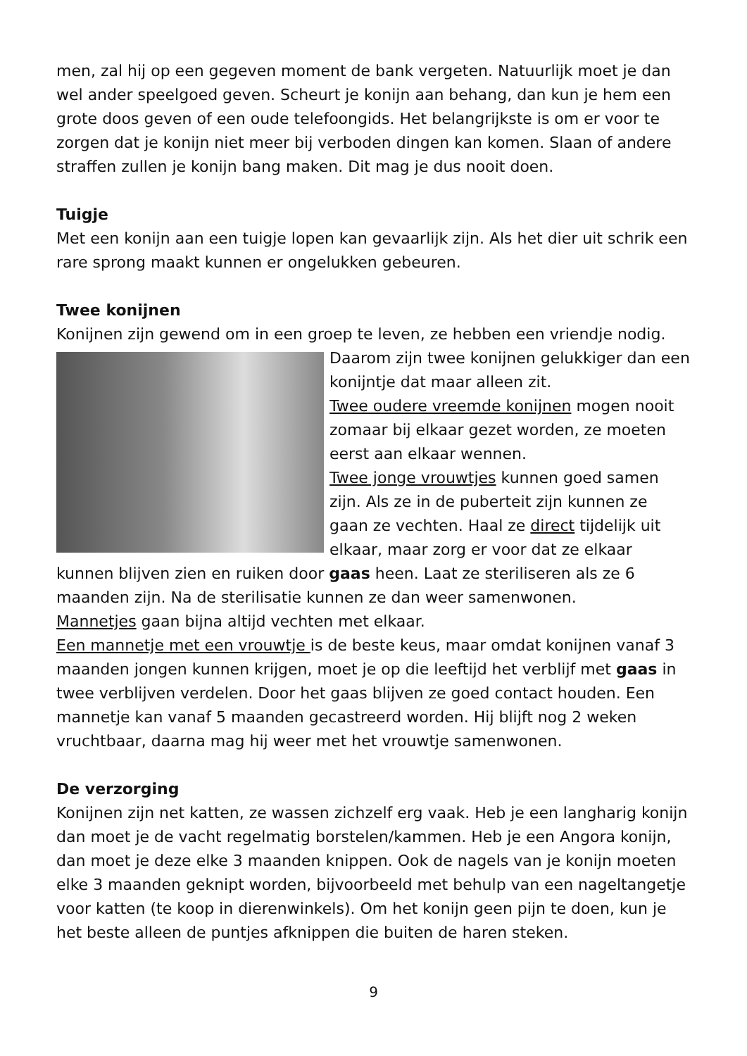men, zal hij op een gegeven moment de bank vergeten. Natuurlijk moet je dan wel ander speelgoed geven. Scheurt je konijn aan behang, dan kun je hem een grote doos geven of een oude telefoongids. Het belangrijkste is om er voor te zorgen dat je konijn niet meer bij verboden dingen kan komen. Slaan of andere straffen zullen je konijn bang maken. Dit mag je dus nooit doen.
Tuigje
Met een konijn aan een tuigje lopen kan gevaarlijk zijn. Als het dier uit schrik een rare sprong maakt kunnen er ongelukken gebeuren.
Twee konijnen
Konijnen zijn gewend om in een groep te leven, ze hebben een vriendje nodig.
Daarom zijn twee konijnen gelukkiger dan een konijntje dat maar alleen zit.
Twee oudere vreemde konijnen mogen nooit zomaar bij elkaar gezet worden, ze moeten eerst aan elkaar wennen.
Twee jonge vrouwtjes kunnen goed samen zijn. Als ze in de puberteit zijn kunnen ze gaan ze vechten. Haal ze direct tijdelijk uit elkaar, maar zorg er voor dat ze elkaar kunnen blijven zien en ruiken door gaas heen. Laat ze steriliseren als ze 6 maanden zijn. Na de sterilisatie kunnen ze dan weer samenwonen.
Mannetjes gaan bijna altijd vechten met elkaar.
Een mannetje met een vrouwtje is de beste keus, maar omdat konijnen vanaf 3 maanden jongen kunnen krijgen, moet je op die leeftijd het verblijf met gaas in twee verblijven verdelen. Door het gaas blijven ze goed contact houden. Een mannetje kan vanaf 5 maanden gecastreerd worden. Hij blijft nog 2 weken vruchtbaar, daarna mag hij weer met het vrouwtje samenwonen.
De verzorging
Konijnen zijn net katten, ze wassen zichzelf erg vaak. Heb je een langharig konijn dan moet je de vacht regelmatig borstelen/kammen. Heb je een Angora konijn, dan moet je deze elke 3 maanden knippen. Ook de nagels van je konijn moeten elke 3 maanden geknipt worden, bijvoorbeeld met behulp van een nageltangetje voor katten (te koop in dierenwinkels). Om het konijn geen pijn te doen, kun je het beste alleen de puntjes afknippen die buiten de haren steken.
9